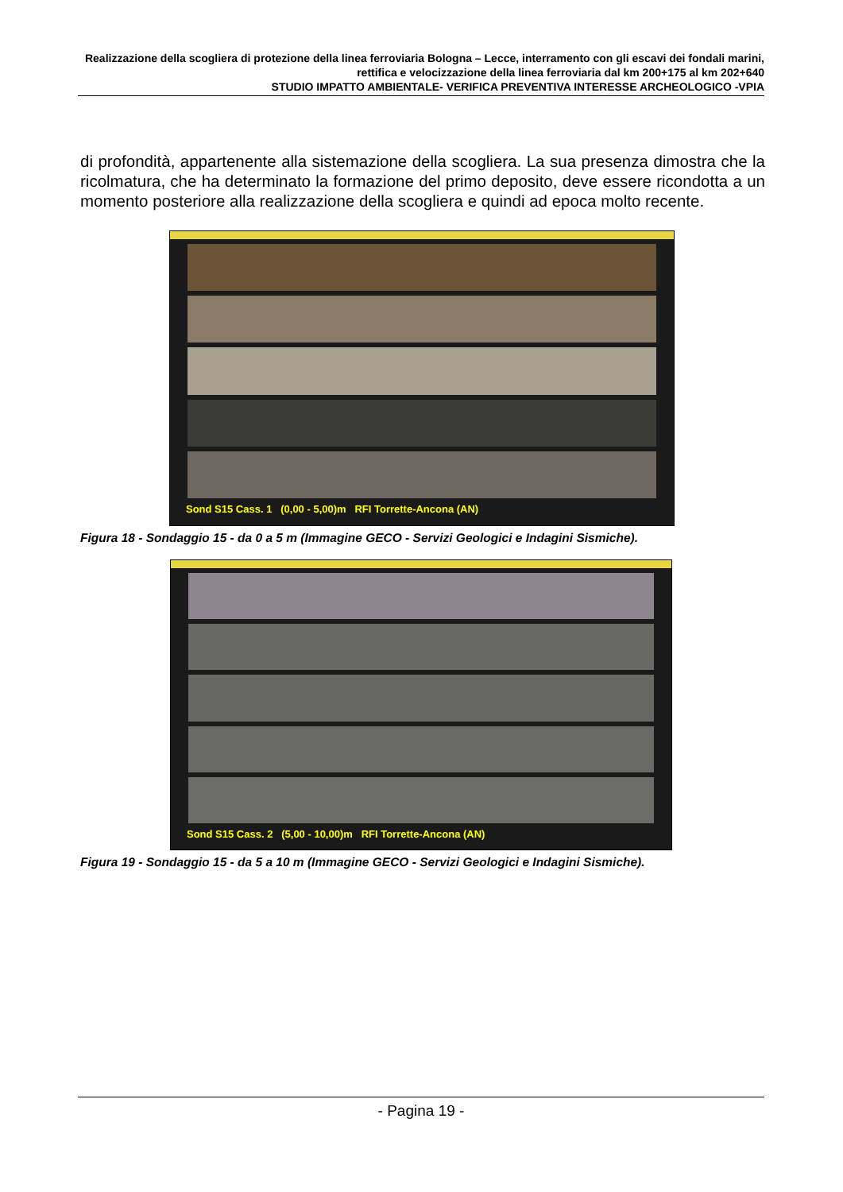Realizzazione della scogliera di protezione della linea ferroviaria Bologna – Lecce, interramento con gli escavi dei fondali marini, rettifica e velocizzazione della linea ferroviaria dal km 200+175 al km 202+640
STUDIO IMPATTO AMBIENTALE- VERIFICA PREVENTIVA INTERESSE ARCHEOLOGICO -VPIA
di profondità, appartenente alla sistemazione della scogliera. La sua presenza dimostra che la ricolmatura, che ha determinato la formazione del primo deposito, deve essere ricondotta a un momento posteriore alla realizzazione della scogliera e quindi ad epoca molto recente.
Sond S15 Cass. 1 (0,00 - 5,00)m RFI Torrette-Ancona (AN)
Figura 18 - Sondaggio 15 - da 0 a 5 m (Immagine GECO - Servizi Geologici e Indagini Sismiche).
Sond S15 Cass. 2 (5,00 - 10,00)m RFI Torrette-Ancona (AN)
Figura 19 - Sondaggio 15 - da 5 a 10 m (Immagine GECO - Servizi Geologici e Indagini Sismiche).
- Pagina 19 -